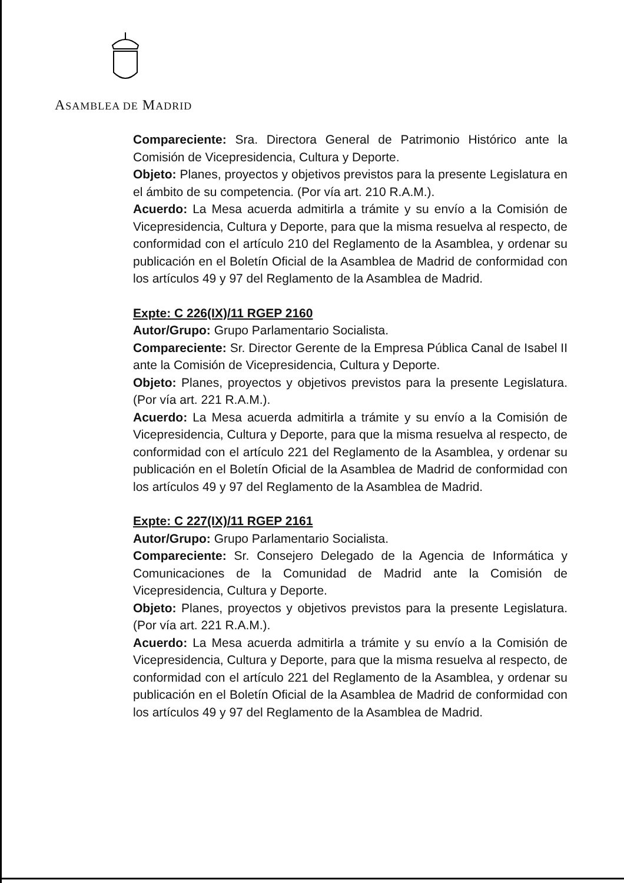ASAMBLEA DE MADRID
Compareciente: Sra. Directora General de Patrimonio Histórico ante la Comisión de Vicepresidencia, Cultura y Deporte.
Objeto: Planes, proyectos y objetivos previstos para la presente Legislatura en el ámbito de su competencia. (Por vía art. 210 R.A.M.).
Acuerdo: La Mesa acuerda admitirla a trámite y su envío a la Comisión de Vicepresidencia, Cultura y Deporte, para que la misma resuelva al respecto, de conformidad con el artículo 210 del Reglamento de la Asamblea, y ordenar su publicación en el Boletín Oficial de la Asamblea de Madrid de conformidad con los artículos 49 y 97 del Reglamento de la Asamblea de Madrid.
Expte: C 226(IX)/11 RGEP 2160
Autor/Grupo: Grupo Parlamentario Socialista.
Compareciente: Sr. Director Gerente de la Empresa Pública Canal de Isabel II ante la Comisión de Vicepresidencia, Cultura y Deporte.
Objeto: Planes, proyectos y objetivos previstos para la presente Legislatura. (Por vía art. 221 R.A.M.).
Acuerdo: La Mesa acuerda admitirla a trámite y su envío a la Comisión de Vicepresidencia, Cultura y Deporte, para que la misma resuelva al respecto, de conformidad con el artículo 221 del Reglamento de la Asamblea, y ordenar su publicación en el Boletín Oficial de la Asamblea de Madrid de conformidad con los artículos 49 y 97 del Reglamento de la Asamblea de Madrid.
Expte: C 227(IX)/11 RGEP 2161
Autor/Grupo: Grupo Parlamentario Socialista.
Compareciente: Sr. Consejero Delegado de la Agencia de Informática y Comunicaciones de la Comunidad de Madrid ante la Comisión de Vicepresidencia, Cultura y Deporte.
Objeto: Planes, proyectos y objetivos previstos para la presente Legislatura. (Por vía art. 221 R.A.M.).
Acuerdo: La Mesa acuerda admitirla a trámite y su envío a la Comisión de Vicepresidencia, Cultura y Deporte, para que la misma resuelva al respecto, de conformidad con el artículo 221 del Reglamento de la Asamblea, y ordenar su publicación en el Boletín Oficial de la Asamblea de Madrid de conformidad con los artículos 49 y 97 del Reglamento de la Asamblea de Madrid.